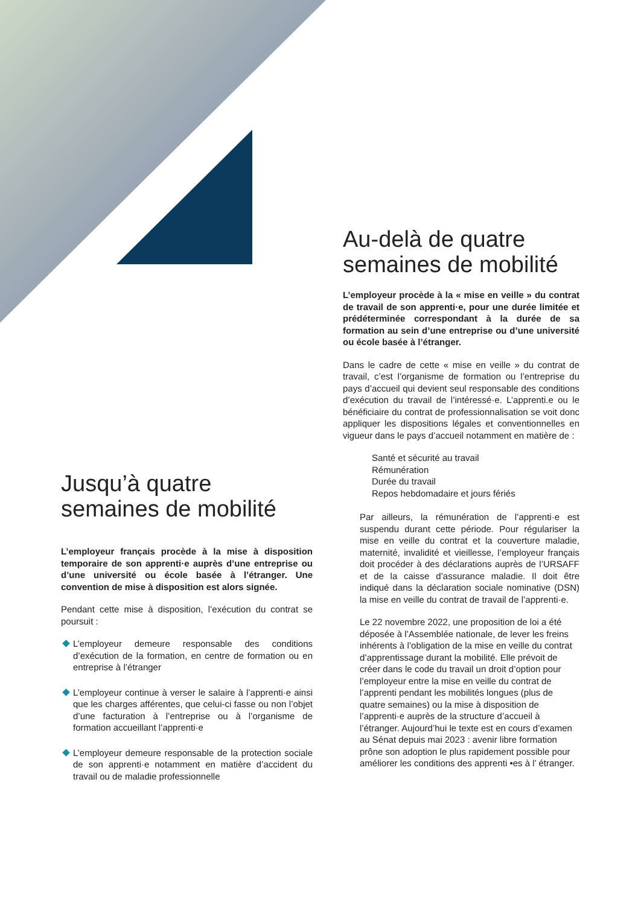Jusqu’à quatre semaines de mobilité
L’employeur français procède à la mise à disposition temporaire de son apprenti·e auprès d’une entreprise ou d’une université ou école basée à l’étranger. Une convention de mise à disposition est alors signée.
Pendant cette mise à disposition, l’exécution du contrat se poursuit :
L’employeur demeure responsable des conditions d’exécution de la formation, en centre de formation ou en entreprise à l’étranger
L’employeur continue à verser le salaire à l’apprenti·e ainsi que les charges afférentes, que celui-ci fasse ou non l’objet d’une facturation à l’entreprise ou à l’organisme de formation accueillant l’apprenti·e
L’employeur demeure responsable de la protection sociale de son apprenti·e notamment en matière d’accident du travail ou de maladie professionnelle
Au-delà de quatre semaines de mobilité
L’employeur procède à la « mise en veille » du contrat de travail de son apprenti·e, pour une durée limitée et prédéterminée correspondant à la durée de sa formation au sein d’une entreprise ou d’une université ou école basée à l’étranger.
Dans le cadre de cette « mise en veille » du contrat de travail, c’est l’organisme de formation ou l’entreprise du pays d’accueil qui devient seul responsable des conditions d’exécution du travail de l’intéressé·e. L’apprenti.e ou le bénéficiaire du contrat de professionnalisation se voit donc appliquer les dispositions légales et conventionnelles en vigueur dans le pays d’accueil notamment en matière de :
Santé et sécurité au travail
Rémunération
Durée du travail
Repos hebdomadaire et jours fériés
Par ailleurs, la rémunération de l’apprenti·e est suspendu durant cette période. Pour régulariser la mise en veille du contrat et la couverture maladie, maternité, invalidité et vieillesse, l’employeur français doit procéder à des déclarations auprès de l’URSAFF et de la caisse d’assurance maladie. Il doit être indiqué dans la déclaration sociale nominative (DSN) la mise en veille du contrat de travail de l’apprenti·e.
Le 22 novembre 2022, une proposition de loi a été déposée à l’Assemblée nationale, de lever les freins inhérents à l’obligation de la mise en veille du contrat d’apprentissage durant la mobilité. Elle prévoit de créer dans le code du travail un droit d’option pour l’employeur entre la mise en veille du contrat de l’apprenti pendant les mobilités longues (plus de quatre semaines) ou la mise à disposition de l’apprenti·e auprès de la structure d’accueil à l’étranger. Aujourd’hui le texte est en cours d’examen au Sénat depuis mai 2023 : avenir libre formation prône son adoption le plus rapidement possible pour améliorer les conditions des apprenti •es à l’ étranger.